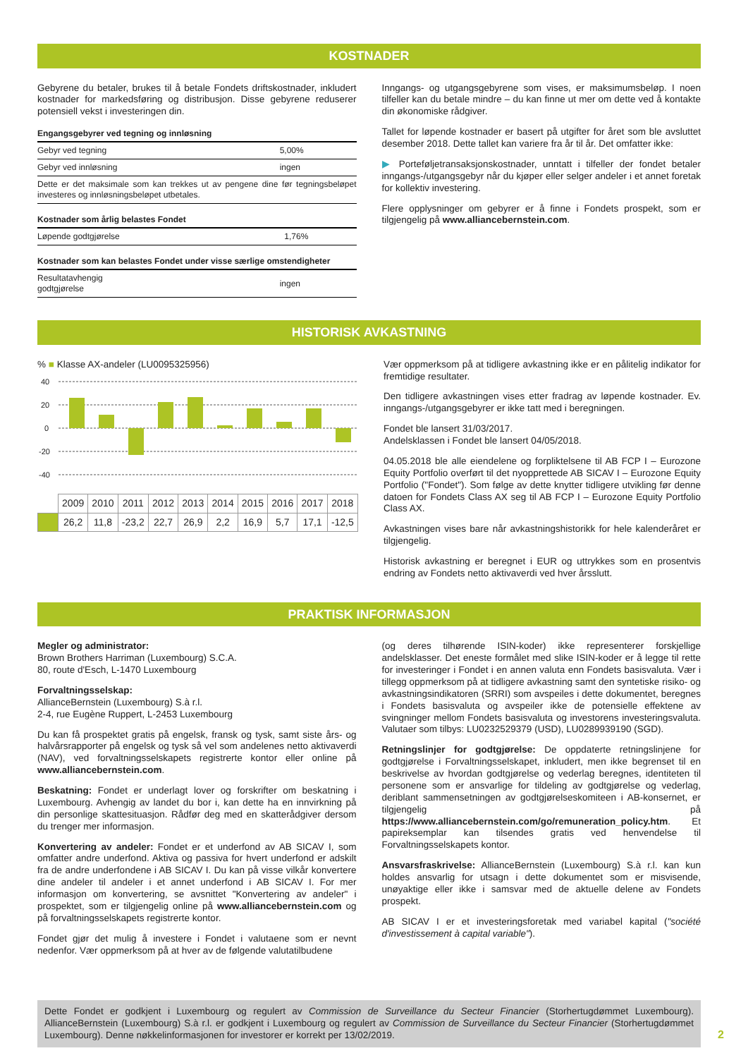KOSTNADER
Gebyrene du betaler, brukes til å betale Fondets driftskostnader, inkludert kostnader for markedsføring og distribusjon. Disse gebyrene reduserer potensiell vekst i investeringen din.
| Engangsgebyrer ved tegning og innløsning | |
| --- | --- |
| Gebyr ved tegning | 5,00% |
| Gebyr ved innløsning | ingen |
| Dette er det maksimale som kan trekkes ut av pengene dine før tegningsbeløpet investeres og innløsningsbeløpet utbetales. | |
| Kostnader som årlig belastes Fondet | |
| --- | --- |
| Løpende godtgjørelse | 1,76% |
| Kostnader som kan belastes Fondet under visse særlige omstendigheter | |
| --- | --- |
| Resultatavhengig godtgjørelse | ingen |
Inngangs- og utgangsgebyrene som vises, er maksimumsbeløp. I noen tilfeller kan du betale mindre – du kan finne ut mer om dette ved å kontakte din økonomiske rådgiver.
Tallet for løpende kostnader er basert på utgifter for året som ble avsluttet desember 2018. Dette tallet kan variere fra år til år. Det omfatter ikke:
▶ Porteføljetransaksjonskostnader, unntatt i tilfeller der fondet betaler inngangs-/utgangsgebyr når du kjøper eller selger andeler i et annet foretak for kollektiv investering.
Flere opplysninger om gebyrer er å finne i Fondets prospekt, som er tilgjengelig på www.alliancebernstein.com.
HISTORISK AVKASTNING
% ■ Klasse AX-andeler (LU0095325956)
40
20
0
-20
-40
| | 2009 | 2010 | 2011 | 2012 | 2013 | 2014 | 2015 | 2016 | 2017 | 2018 |
| | 26,2 | 11,8 | -23,2 | 22,7 | 26,9 | 2,2 | 16,9 | 5,7 | 17,1 | -12,5 |
Vær oppmerksom på at tidligere avkastning ikke er en pålitelig indikator for fremtidige resultater.
Den tidligere avkastningen vises etter fradrag av løpende kostnader. Ev. inngangs-/utgangsgebyrer er ikke tatt med i beregningen.
Fondet ble lansert 31/03/2017.
Andelsklassen i Fondet ble lansert 04/05/2018.
04.05.2018 ble alle eiendelene og forpliktelsene til AB FCP I – Eurozone Equity Portfolio overført til det nyopprettede AB SICAV I – Eurozone Equity Portfolio ("Fondet"). Som følge av dette knytter tidligere utvikling før denne datoen for Fondets Class AX seg til AB FCP I – Eurozone Equity Portfolio Class AX.
Avkastningen vises bare når avkastningshistorikk for hele kalenderåret er tilgjengelig.
Historisk avkastning er beregnet i EUR og uttrykkes som en prosentvis endring av Fondets netto aktivaverdi ved hver årsslutt.
PRAKTISK INFORMASJON
Megler og administrator:
Brown Brothers Harriman (Luxembourg) S.C.A.
80, route d'Esch, L-1470 Luxembourg
Forvaltningsselskap:
AllianceBernstein (Luxembourg) S.à r.l.
2-4, rue Eugène Ruppert, L-2453 Luxembourg
Du kan få prospektet gratis på engelsk, fransk og tysk, samt siste års- og halvårsrapporter på engelsk og tysk så vel som andelenes netto aktivaverdi (NAV), ved forvaltningsselskapets registrerte kontor eller online på www.alliancebernstein.com.
Beskatning: Fondet er underlagt lover og forskrifter om beskatning i Luxembourg. Avhengig av landet du bor i, kan dette ha en innvirkning på din personlige skattesituasjon. Rådfør deg med en skatterådgiver dersom du trenger mer informasjon.
Konvertering av andeler: Fondet er et underfond av AB SICAV I, som omfatter andre underfond. Aktiva og passiva for hvert underfond er adskilt fra de andre underfondene i AB SICAV I. Du kan på visse vilkår konvertere dine andeler til andeler i et annet underfond i AB SICAV I. For mer informasjon om konvertering, se avsnittet "Konvertering av andeler" i prospektet, som er tilgjengelig online på www.alliancebernstein.com og på forvaltningsselskapets registrerte kontor.
Fondet gjør det mulig å investere i Fondet i valutaene som er nevnt nedenfor. Vær oppmerksom på at hver av de følgende valutatilbudene
(og deres tilhørende ISIN-koder) ikke representerer forskjellige andelsklasser. Det eneste formålet med slike ISIN-koder er å legge til rette for investeringer i Fondet i en annen valuta enn Fondets basisvaluta. Vær i tillegg oppmerksom på at tidligere avkastning samt den syntetiske risiko- og avkastningsindikatoren (SRRI) som avspeiles i dette dokumentet, beregnes i Fondets basisvaluta og avspeiler ikke de potensielle effektene av svingninger mellom Fondets basisvaluta og investorens investeringsvaluta. Valutaer som tilbys: LU0232529379 (USD), LU0289939190 (SGD).
Retningslinjer for godtgjørelse: De oppdaterte retningslinjene for godtgjørelse i Forvaltningsselskapet, inkludert, men ikke begrenset til en beskrivelse av hvordan godtgjørelse og vederlag beregnes, identiteten til personene som er ansvarlige for tildeling av godtgjørelse og vederlag, deriblant sammensetningen av godtgjørelseskomiteen i AB-konsernet, er tilgjengelig på https://www.alliancebernstein.com/go/remuneration_policy.htm. Et papireksemplar kan tilsendes gratis ved henvendelse til Forvaltningsselskapets kontor.
Ansvarsfraskrivelse: AllianceBernstein (Luxembourg) S.à r.l. kan kun holdes ansvarlig for utsagn i dette dokumentet som er misvisende, unøyaktige eller ikke i samsvar med de aktuelle delene av Fondets prospekt.
AB SICAV I er et investeringsforetak med variabel kapital ("société d'investissement à capital variable").
Dette Fondet er godkjent i Luxembourg og regulert av Commission de Surveillance du Secteur Financier (Storhertugdømmet Luxembourg). AllianceBernstein (Luxembourg) S.à r.l. er godkjent i Luxembourg og regulert av Commission de Surveillance du Secteur Financier (Storhertugdømmet Luxembourg). Denne nøkkelinformasjonen for investorer er korrekt per 13/02/2019.
2